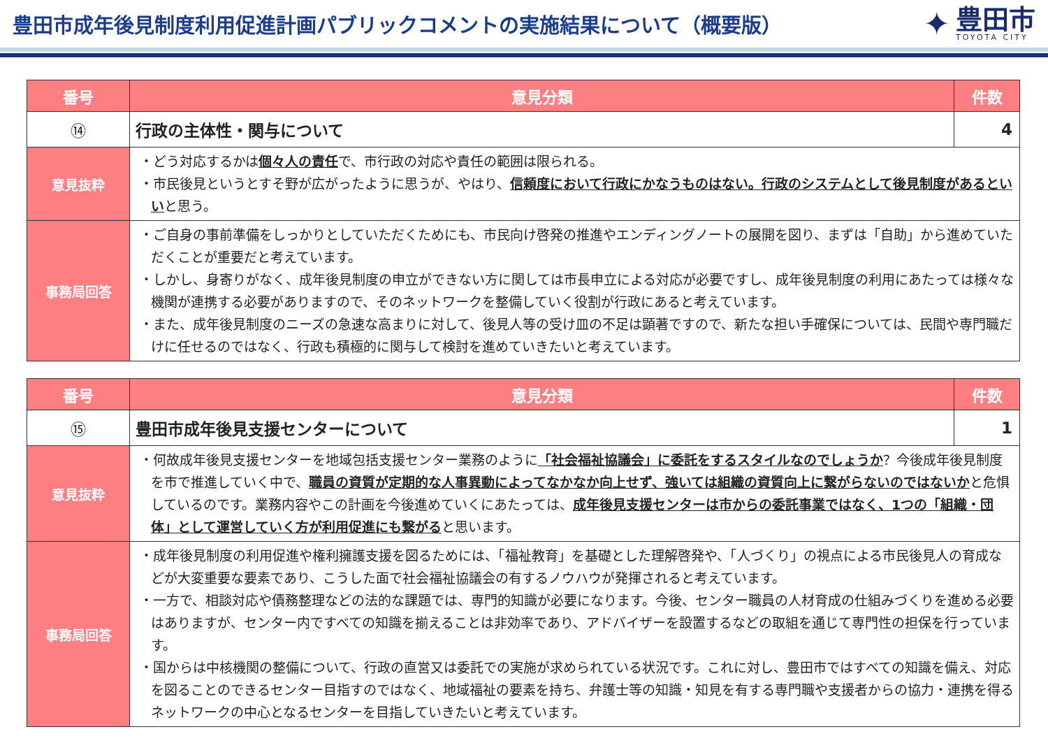豊田市成年後見制度利用促進計画パブリックコメントの実施結果について（概要版）
✦
豊田市
TOYOTA CITY
| 番号 | 意見分類 | 件数 |
| --- | --- | --- |
| ⑭ | 行政の主体性・関与について | 4 |
| 意見抜粋 | ・どう対応するかは 個々人の責任 で、市行政の対応や責任の範囲は限られる。 ・市民後見というとすそ野が広がったように思うが、やはり、 信頼度において行政にかなうものはない。行政のシステムとして後見制度があるといい と思う。 | |
| 事務局回答 | ・ご自身の事前準備をしっかりとしていただくためにも、市民向け啓発の推進やエンディングノートの展開を図り、まずは「自助」から進めていただくことが重要だと考えています。 ・しかし、身寄りがなく、成年後見制度の申立ができない方に関しては市長申立による対応が必要ですし、成年後見制度の利用にあたっては様々な機関が連携する必要がありますので、そのネットワークを整備していく役割が行政にあると考えています。 ・また、成年後見制度のニーズの急速な高まりに対して、後見人等の受け皿の不足は顕著ですので、新たな担い手確保については、民間や専門職だけに任せるのではなく、行政も積極的に関与して検討を進めていきたいと考えています。 | |
| 番号 | 意見分類 | 件数 |
| --- | --- | --- |
| ⑮ | 豊田市成年後見支援センターについて | 1 |
| 意見抜粋 | ・何故成年後見支援センターを地域包括支援センター業務のように 「社会福祉協議会」に委託をするスタイルなのでしょうか ？今後成年後見制度を市で推進していく中で、 職員の資質が定期的な人事異動によってなかなか向上せず、強いては組織の資質向上に繋がらないのではないか と危惧しているのです。業務内容やこの計画を今後進めていくにあたっては、 成年後見支援センターは市からの委託事業ではなく、1つの「組織・団体」として運営していく方が利用促進にも繋がる と思います。 | |
| 事務局回答 | ・成年後見制度の利用促進や権利擁護支援を図るためには、「福祉教育」を基礎とした理解啓発や、「人づくり」の視点による市民後見人の育成などが大変重要な要素であり、こうした面で社会福祉協議会の有するノウハウが発揮されると考えています。 ・一方で、相談対応や債務整理などの法的な課題では、専門的知識が必要になります。今後、センター職員の人材育成の仕組みづくりを進める必要はありますが、センター内ですべての知識を揃えることは非効率であり、アドバイザーを設置するなどの取組を通じて専門性の担保を行っています。 ・国からは中核機関の整備について、行政の直営又は委託での実施が求められている状況です。これに対し、豊田市ではすべての知識を備え、対応を図ることのできるセンター目指すのではなく、地域福祉の要素を持ち、弁護士等の知識・知見を有する専門職や支援者からの協力・連携を得るネットワークの中心となるセンターを目指していきたいと考えています。 | |